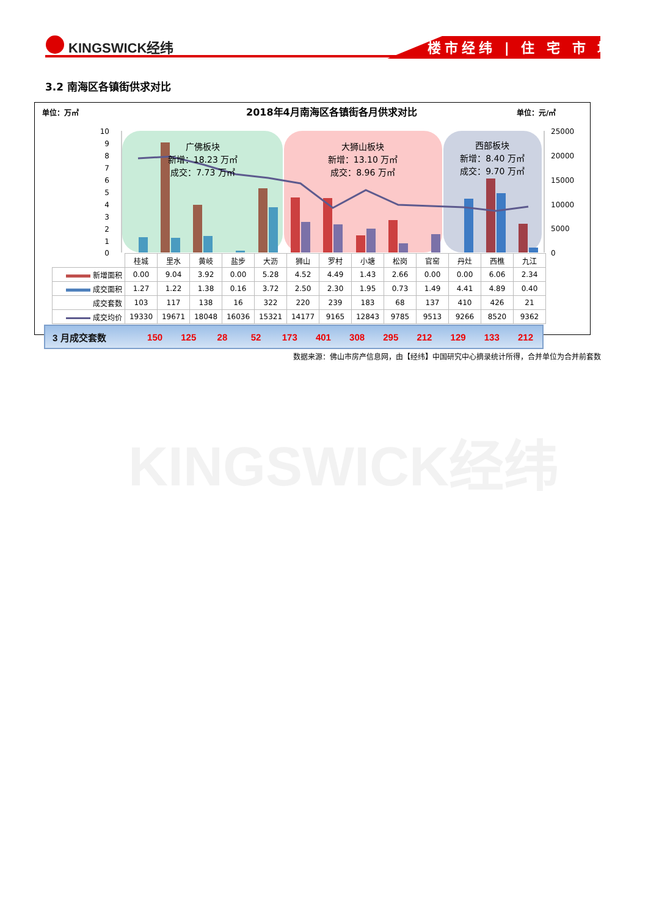KINGSWICK经纬 楼市经纬 | 住 宅 市 场
3.2 南海区各镇街供求对比
单位：万㎡
2018年4月南海区各镇街各月供求对比
单位：元/㎡
10
9
8
7
6
5
4
3
2
1
0
25000
20000
15000
10000
5000
0
广佛板块
新增：18.23 万㎡
成交：7.73 万㎡
大狮山板块
新增：13.10 万㎡
成交：8.96 万㎡
西部板块
新增：8.40 万㎡
成交：9.70 万㎡
| | 桂城 | 里水 | 黄岐 | 盐步 | 大沥 | 狮山 | 罗村 | 小塘 | 松岗 | 官窑 | 丹灶 | 西樵 | 九江 |
| 新增面积 | 0.00 | 9.04 | 3.92 | 0.00 | 5.28 | 4.52 | 4.49 | 1.43 | 2.66 | 0.00 | 0.00 | 6.06 | 2.34 |
| 成交面积 | 1.27 | 1.22 | 1.38 | 0.16 | 3.72 | 2.50 | 2.30 | 1.95 | 0.73 | 1.49 | 4.41 | 4.89 | 0.40 |
| 成交套数 | 103 | 117 | 138 | 16 | 322 | 220 | 239 | 183 | 68 | 137 | 410 | 426 | 21 |
| 成交均价 | 19330 | 19671 | 18048 | 16036 | 15321 | 14177 | 9165 | 12843 | 9785 | 9513 | 9266 | 8520 | 9362 |
3 月成交套数 150 125 28 52 173 401 308 295 212 129 133 212
数据来源：佛山市房产信息网，由【经纬】中国研究中心摘录统计所得，合并单位为合并前套数
KINGSWICK经纬